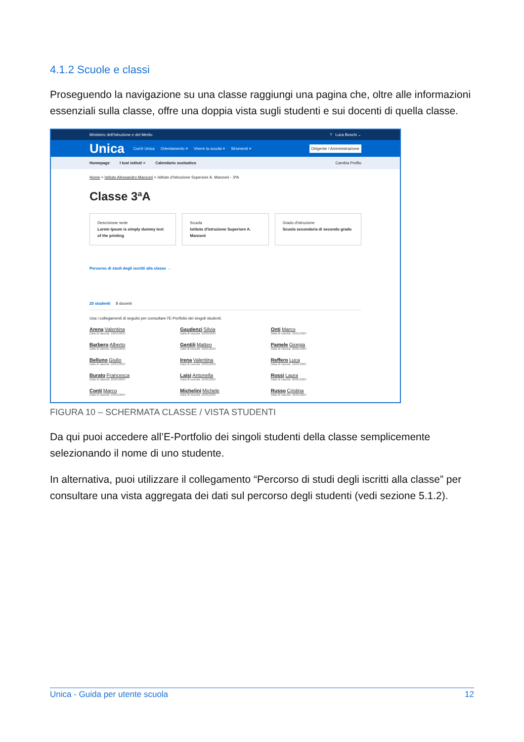4.1.2 Scuole e classi
Proseguendo la navigazione su una classe raggiungi una pagina che, oltre alle informazioni essenziali sulla classe, offre una doppia vista sugli studenti e sui docenti di quella classe.
Ministero dell'Istruzione e del Merito? Luca Boschi ⌄
Unica Cos'è Unica Orientamento ≡ Vivere la scuola ≡ Strumenti ≡ Dirigente / Amministrazione
Homepage I tuoi istituti ≡ Calendario scolastico Cambia Profilo
Home > Istituto Alessandro Manzoni > Istituto d'Istruzione Superiore A. Manzoni - 3ªA
Classe 3ªA
Descrizione sede
Lorem Ipsum is simply dummy text of the printing
Scuola
Istituto d'Istruzione Superiore A. Manzoni
Grado d'istruzione
Scuola secondaria di secondo grado
Percorso di studi degli iscritti alla classe →
20 studenti 8 docenti
Usa i collegamenti di seguito per consultare l'E-Portfolio dei singoli studenti.
Arena Valentina
Data di nascita: 16/01/2007
Gaudenzi Silvia
Data di nascita: 20/05/2007
Onti Marco
Data di nascita: 16/01/2007
Barbero Alberto
Data di nascita: 20/05/2007
Gentili Matteo
Data di nascita: 16/01/2007
Pamele Giorgia
Data di nascita: 20/05/2007
Belluno Giulio
Data di nascita: 16/01/2007
Irena Valentina
Data di nascita: 20/05/2007
Reffero Luca
Data di nascita: 16/01/2007
Burato Francesca
Data di nascita: 20/05/2007
Laisi Antonella
Data di nascita: 16/01/2007
Rossi Laura
Data di nascita: 20/05/2007
Conti Marco
Data di nascita: 16/01/2007
Michelini Michele
Data di nascita: 20/05/2007
Russo Cristina
Data di nascita: 16/01/2007
FIGURA 10 – SCHERMATA CLASSE / VISTA STUDENTI
Da qui puoi accedere all’E-Portfolio dei singoli studenti della classe semplicemente selezionando il nome di uno studente.
In alternativa, puoi utilizzare il collegamento “Percorso di studi degli iscritti alla classe” per consultare una vista aggregata dei dati sul percorso degli studenti (vedi sezione 5.1.2).
Unica - Guida per utente scuola 12